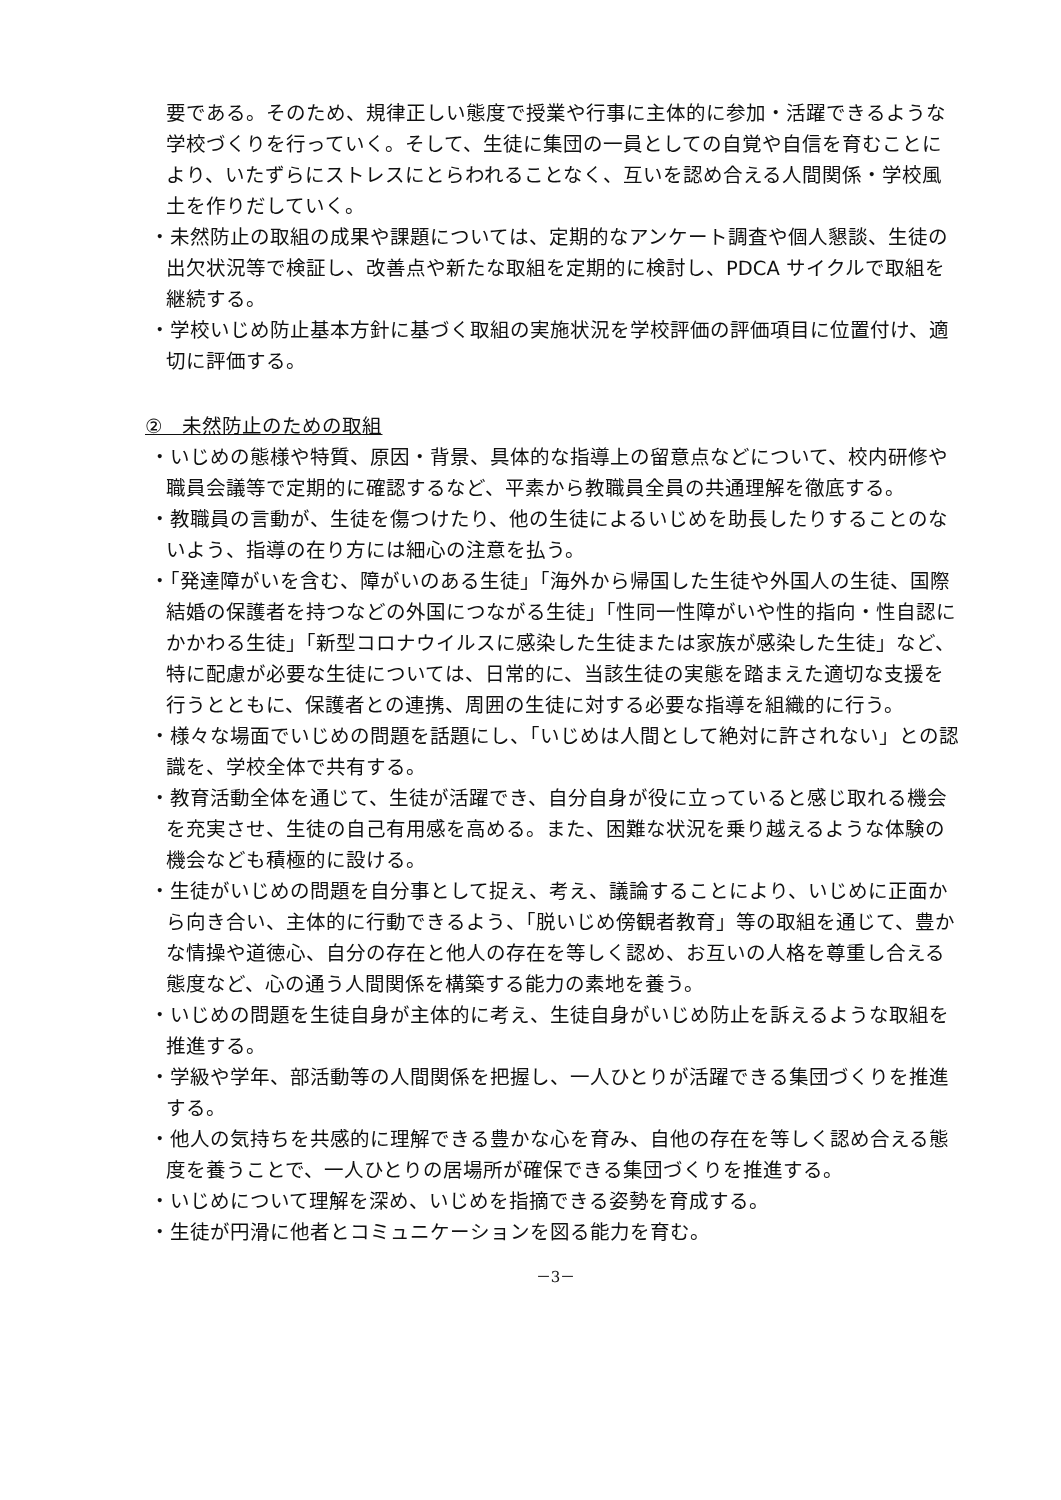要である。そのため、規律正しい態度で授業や行事に主体的に参加・活躍できるような学校づくりを行っていく。そして、生徒に集団の一員としての自覚や自信を育むことにより、いたずらにストレスにとらわれることなく、互いを認め合える人間関係・学校風土を作りだしていく。
・未然防止の取組の成果や課題については、定期的なアンケート調査や個人懇談、生徒の出欠状況等で検証し、改善点や新たな取組を定期的に検討し、PDCA サイクルで取組を継続する。
・学校いじめ防止基本方針に基づく取組の実施状況を学校評価の評価項目に位置付け、適切に評価する。
②　未然防止のための取組
・いじめの態様や特質、原因・背景、具体的な指導上の留意点などについて、校内研修や職員会議等で定期的に確認するなど、平素から教職員全員の共通理解を徹底する。
・教職員の言動が、生徒を傷つけたり、他の生徒によるいじめを助長したりすることのないよう、指導の在り方には細心の注意を払う。
・「発達障がいを含む、障がいのある生徒」「海外から帰国した生徒や外国人の生徒、国際結婚の保護者を持つなどの外国につながる生徒」「性同一性障がいや性的指向・性自認にかかわる生徒」「新型コロナウイルスに感染した生徒または家族が感染した生徒」など、特に配慮が必要な生徒については、日常的に、当該生徒の実態を踏まえた適切な支援を行うとともに、保護者との連携、周囲の生徒に対する必要な指導を組織的に行う。
・様々な場面でいじめの問題を話題にし、「いじめは人間として絶対に許されない」との認識を、学校全体で共有する。
・教育活動全体を通じて、生徒が活躍でき、自分自身が役に立っていると感じ取れる機会を充実させ、生徒の自己有用感を高める。また、困難な状況を乗り越えるような体験の機会なども積極的に設ける。
・生徒がいじめの問題を自分事として捉え、考え、議論することにより、いじめに正面から向き合い、主体的に行動できるよう、「脱いじめ傍観者教育」等の取組を通じて、豊かな情操や道徳心、自分の存在と他人の存在を等しく認め、お互いの人格を尊重し合える態度など、心の通う人間関係を構築する能力の素地を養う。
・いじめの問題を生徒自身が主体的に考え、生徒自身がいじめ防止を訴えるような取組を推進する。
・学級や学年、部活動等の人間関係を把握し、一人ひとりが活躍できる集団づくりを推進する。
・他人の気持ちを共感的に理解できる豊かな心を育み、自他の存在を等しく認め合える態度を養うことで、一人ひとりの居場所が確保できる集団づくりを推進する。
・いじめについて理解を深め、いじめを指摘できる姿勢を育成する。
・生徒が円滑に他者とコミュニケーションを図る能力を育む。
－3－